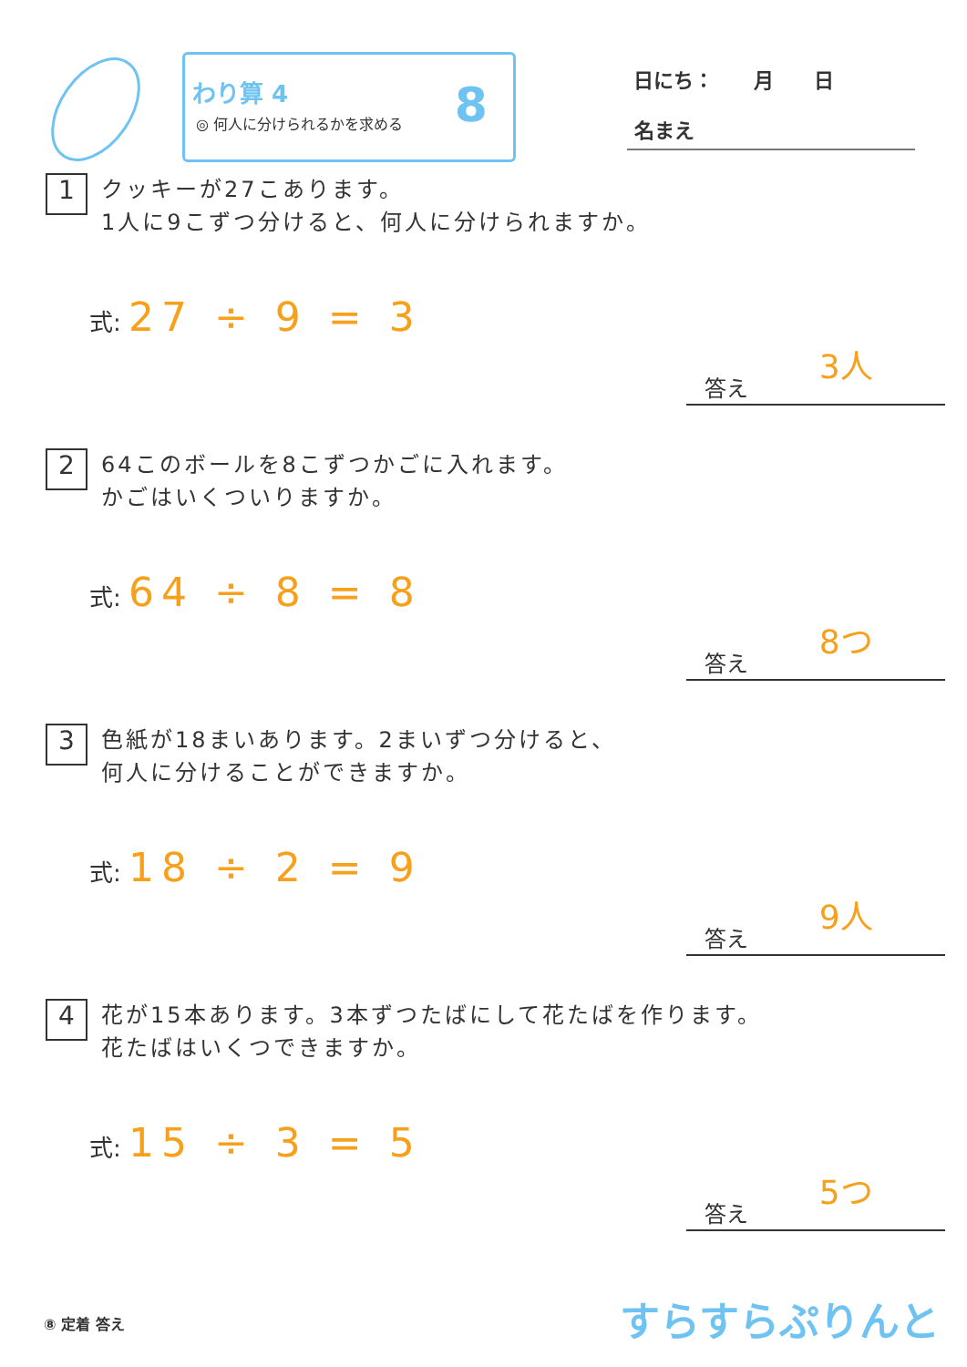わり算 4
◎ 何人に分けられるかを求める
8
日にち：　　月　　日
名まえ
1 クッキーが27こあります。
1人に9こずつ分けると、何人に分けられますか。
式: 27 ÷ 9 = 3
答え 3人
2 64このボールを8こずつかごに入れます。
かごはいくついりますか。
式: 64 ÷ 8 = 8
答え 8つ
3 色紙が18まいあります。2まいずつ分けると、
何人に分けることができますか。
式: 18 ÷ 2 = 9
答え 9人
4 花が15本あります。3本ずつたばにして花たばを作ります。
花たばはいくつできますか。
式: 15 ÷ 3 = 5
答え 5つ
⑧ 定着 答え すらすらぷりんと